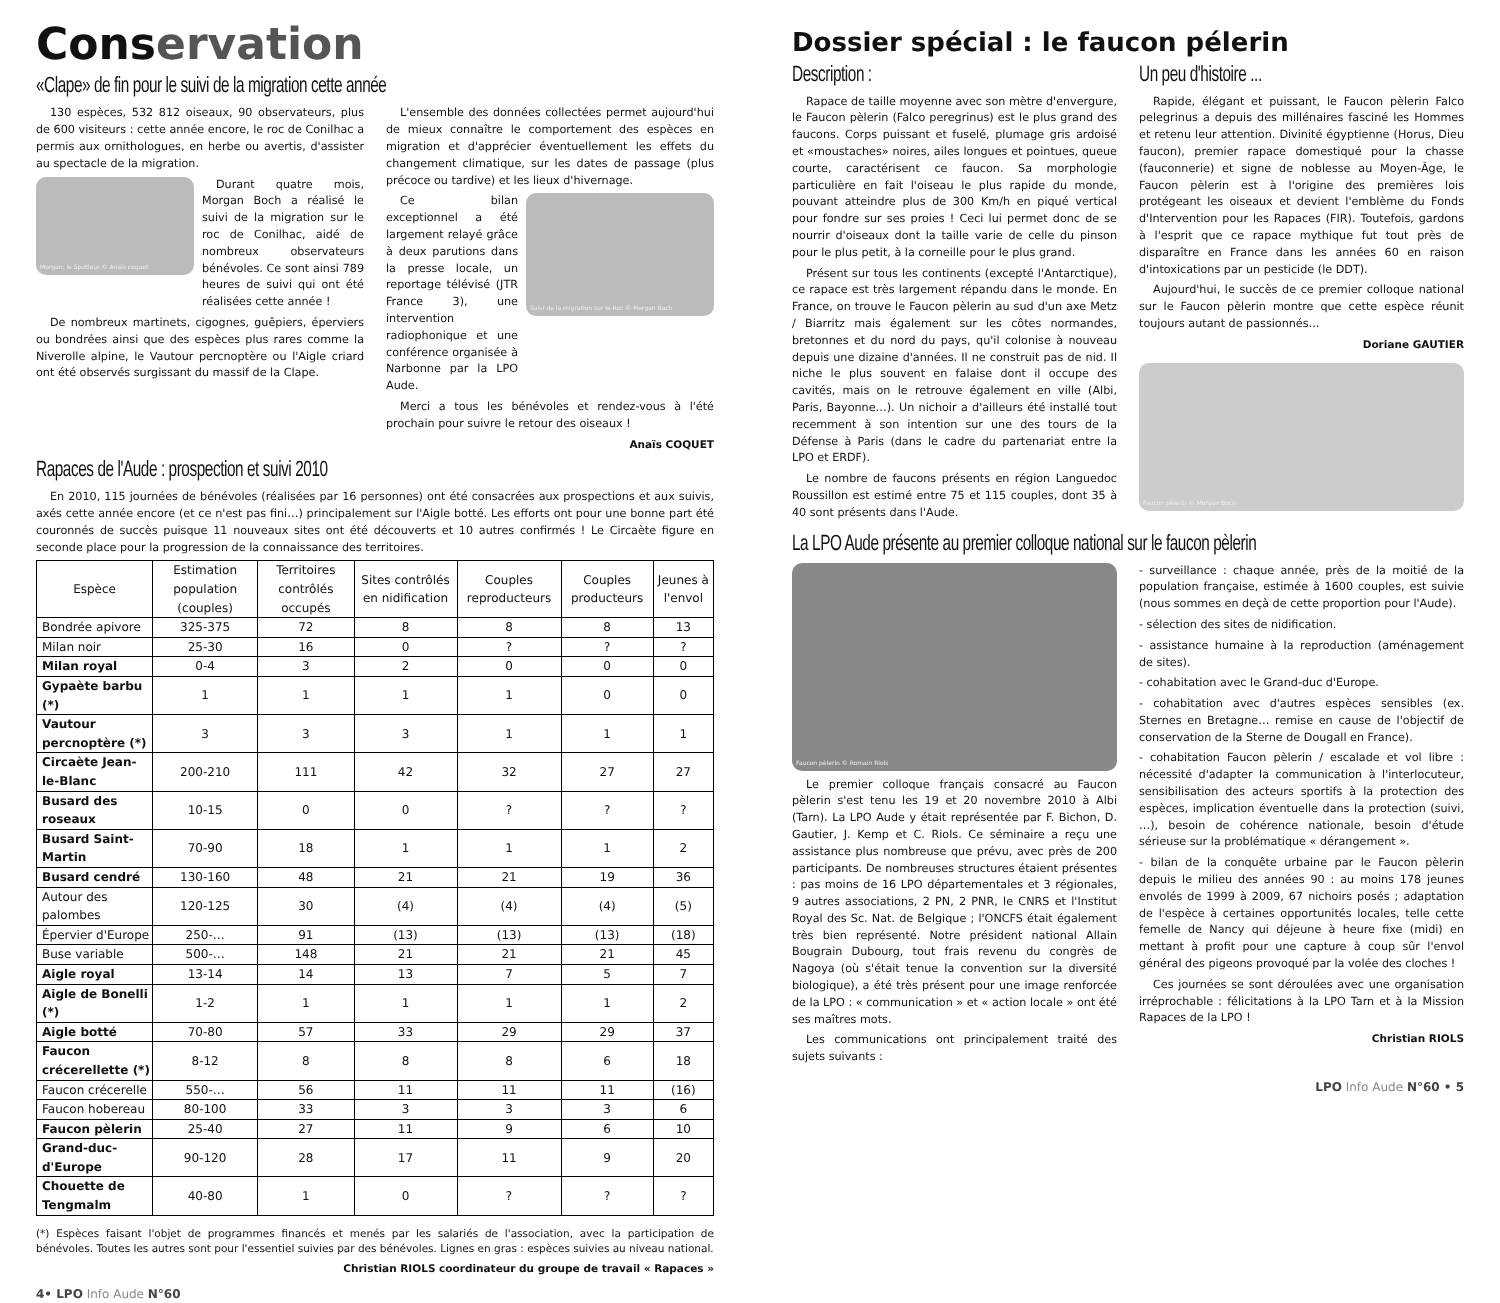Conservation
«Clape» de fin pour le suivi de la migration cette année
130 espèces, 532 812 oiseaux, 90 observateurs, plus de 600 visiteurs : cette année encore, le roc de Conilhac a permis aux ornithologues, en herbe ou avertis, d'assister au spectacle de la migration.
Morgan: le Spotteur © Anaïs coquet
Durant quatre mois, Morgan Boch a réalisé le suivi de la migration sur le roc de Conilhac, aidé de nombreux observateurs bénévoles. Ce sont ainsi 789 heures de suivi qui ont été réalisées cette année !
De nombreux martinets, cigognes, guêpiers, éperviers ou bondrées ainsi que des espèces plus rares comme la Niverolle alpine, le Vautour percnoptère ou l'Aigle criard ont été observés surgissant du massif de la Clape.
L'ensemble des données collectées permet aujourd'hui de mieux connaître le comportement des espèces en migration et d'apprécier éventuellement les effets du changement climatique, sur les dates de passage (plus précoce ou tardive) et les lieux d'hivernage.
Ce bilan exceptionnel a été largement relayé grâce à deux parutions dans la presse locale, un reportage télévisé (JTR France 3), une intervention radiophonique et une conférence organisée à Narbonne par la LPO Aude.
Suivi de la migration sur le Roc © Morgan Boch
Merci a tous les bénévoles et rendez-vous à l'été prochain pour suivre le retour des oiseaux !
Anaïs COQUET
Rapaces de l'Aude : prospection et suivi 2010
En 2010, 115 journées de bénévoles (réalisées par 16 personnes) ont été consacrées aux prospections et aux suivis, axés cette année encore (et ce n'est pas fini…) principalement sur l'Aigle botté. Les efforts ont pour une bonne part été couronnés de succès puisque 11 nouveaux sites ont été découverts et 10 autres confirmés ! Le Circaète figure en seconde place pour la progression de la connaissance des territoires.
| Espèce | Estimation population (couples) | Territoires contrôlés occupés | Sites contrôlés en nidification | Couples reproducteurs | Couples producteurs | Jeunes à l'envol |
| --- | --- | --- | --- | --- | --- | --- |
| Bondrée apivore | 325-375 | 72 | 8 | 8 | 8 | 13 |
| Milan noir | 25-30 | 16 | 0 | ? | ? | ? |
| Milan royal | 0-4 | 3 | 2 | 0 | 0 | 0 |
| Gypaète barbu (*) | 1 | 1 | 1 | 1 | 0 | 0 |
| Vautour percnoptère (*) | 3 | 3 | 3 | 1 | 1 | 1 |
| Circaète Jean-le-Blanc | 200-210 | 111 | 42 | 32 | 27 | 27 |
| Busard des roseaux | 10-15 | 0 | 0 | ? | ? | ? |
| Busard Saint-Martin | 70-90 | 18 | 1 | 1 | 1 | 2 |
| Busard cendré | 130-160 | 48 | 21 | 21 | 19 | 36 |
| Autour des palombes | 120-125 | 30 | (4) | (4) | (4) | (5) |
| Épervier d'Europe | 250-… | 91 | (13) | (13) | (13) | (18) |
| Buse variable | 500-… | 148 | 21 | 21 | 21 | 45 |
| Aigle royal | 13-14 | 14 | 13 | 7 | 5 | 7 |
| Aigle de Bonelli (*) | 1-2 | 1 | 1 | 1 | 1 | 2 |
| Aigle botté | 70-80 | 57 | 33 | 29 | 29 | 37 |
| Faucon crécerellette (*) | 8-12 | 8 | 8 | 8 | 6 | 18 |
| Faucon crécerelle | 550-… | 56 | 11 | 11 | 11 | (16) |
| Faucon hobereau | 80-100 | 33 | 3 | 3 | 3 | 6 |
| Faucon pèlerin | 25-40 | 27 | 11 | 9 | 6 | 10 |
| Grand-duc-d'Europe | 90-120 | 28 | 17 | 11 | 9 | 20 |
| Chouette de Tengmalm | 40-80 | 1 | 0 | ? | ? | ? |
(*) Espèces faisant l'objet de programmes financés et menés par les salariés de l'association, avec la participation de bénévoles. Toutes les autres sont pour l'essentiel suivies par des bénévoles. Lignes en gras : espèces suivies au niveau national.
Christian RIOLS coordinateur du groupe de travail « Rapaces »
4• LPO Info Aude N°60
Dossier spécial : le faucon pélerin
Description :
Rapace de taille moyenne avec son mètre d'envergure, le Faucon pèlerin (Falco peregrinus) est le plus grand des faucons. Corps puissant et fuselé, plumage gris ardoisé et «moustaches» noires, ailes longues et pointues, queue courte, caractérisent ce faucon. Sa morphologie particulière en fait l'oiseau le plus rapide du monde, pouvant atteindre plus de 300 Km/h en piqué vertical pour fondre sur ses proies ! Ceci lui permet donc de se nourrir d'oiseaux dont la taille varie de celle du pinson pour le plus petit, à la corneille pour le plus grand.
Présent sur tous les continents (excepté l'Antarctique), ce rapace est très largement répandu dans le monde. En France, on trouve le Faucon pèlerin au sud d'un axe Metz / Biarritz mais également sur les côtes normandes, bretonnes et du nord du pays, qu'il colonise à nouveau depuis une dizaine d'années. Il ne construit pas de nid. Il niche le plus souvent en falaise dont il occupe des cavités, mais on le retrouve également en ville (Albi, Paris, Bayonne…). Un nichoir a d'ailleurs été installé tout recemment à son intention sur une des tours de la Défense à Paris (dans le cadre du partenariat entre la LPO et ERDF).
Le nombre de faucons présents en région Languedoc Roussillon est estimé entre 75 et 115 couples, dont 35 à 40 sont présents dans l'Aude.
Un peu d'histoire ...
Rapide, élégant et puissant, le Faucon pèlerin Falco pelegrinus a depuis des millénaires fasciné les Hommes et retenu leur attention. Divinité égyptienne (Horus, Dieu faucon), premier rapace domestiqué pour la chasse (fauconnerie) et signe de noblesse au Moyen-Âge, le Faucon pèlerin est à l'origine des premières lois protégeant les oiseaux et devient l'emblème du Fonds d'Intervention pour les Rapaces (FIR). Toutefois, gardons à l'esprit que ce rapace mythique fut tout près de disparaître en France dans les années 60 en raison d'intoxications par un pesticide (le DDT).
Aujourd'hui, le succès de ce premier colloque national sur le Faucon pèlerin montre que cette espèce réunit toujours autant de passionnés...
Doriane GAUTIER
Faucon pèlerin © Morgan Boch
La LPO Aude présente au premier colloque national sur le faucon pèlerin
Faucon pèlerin © Romain Riols
Le premier colloque français consacré au Faucon pèlerin s'est tenu les 19 et 20 novembre 2010 à Albi (Tarn). La LPO Aude y était représentée par F. Bichon, D. Gautier, J. Kemp et C. Riols. Ce séminaire a reçu une assistance plus nombreuse que prévu, avec près de 200 participants. De nombreuses structures étaient présentes : pas moins de 16 LPO départementales et 3 régionales, 9 autres associations, 2 PN, 2 PNR, le CNRS et l'Institut Royal des Sc. Nat. de Belgique ; l'ONCFS était également très bien représenté. Notre président national Allain Bougrain Dubourg, tout frais revenu du congrès de Nagoya (où s'était tenue la convention sur la diversité biologique), a été très présent pour une image renforcée de la LPO : « communication » et « action locale » ont été ses maîtres mots.
Les communications ont principalement traité des sujets suivants :
- surveillance : chaque année, près de la moitié de la population française, estimée à 1600 couples, est suivie (nous sommes en deçà de cette proportion pour l'Aude).
- sélection des sites de nidification.
- assistance humaine à la reproduction (aménagement de sites).
- cohabitation avec le Grand-duc d'Europe.
- cohabitation avec d'autres espèces sensibles (ex. Sternes en Bretagne… remise en cause de l'objectif de conservation de la Sterne de Dougall en France).
- cohabitation Faucon pèlerin / escalade et vol libre : nécessité d'adapter la communication à l'interlocuteur, sensibilisation des acteurs sportifs à la protection des espèces, implication éventuelle dans la protection (suivi, …), besoin de cohérence nationale, besoin d'étude sérieuse sur la problématique « dérangement ».
- bilan de la conquête urbaine par le Faucon pèlerin depuis le milieu des années 90 : au moins 178 jeunes envolés de 1999 à 2009, 67 nichoirs posés ; adaptation de l'espèce à certaines opportunités locales, telle cette femelle de Nancy qui déjeune à heure fixe (midi) en mettant à profit pour une capture à coup sûr l'envol général des pigeons provoqué par la volée des cloches !
Ces journées se sont déroulées avec une organisation irréprochable : félicitations à la LPO Tarn et à la Mission Rapaces de la LPO !
Christian RIOLS
LPO Info Aude N°60 • 5